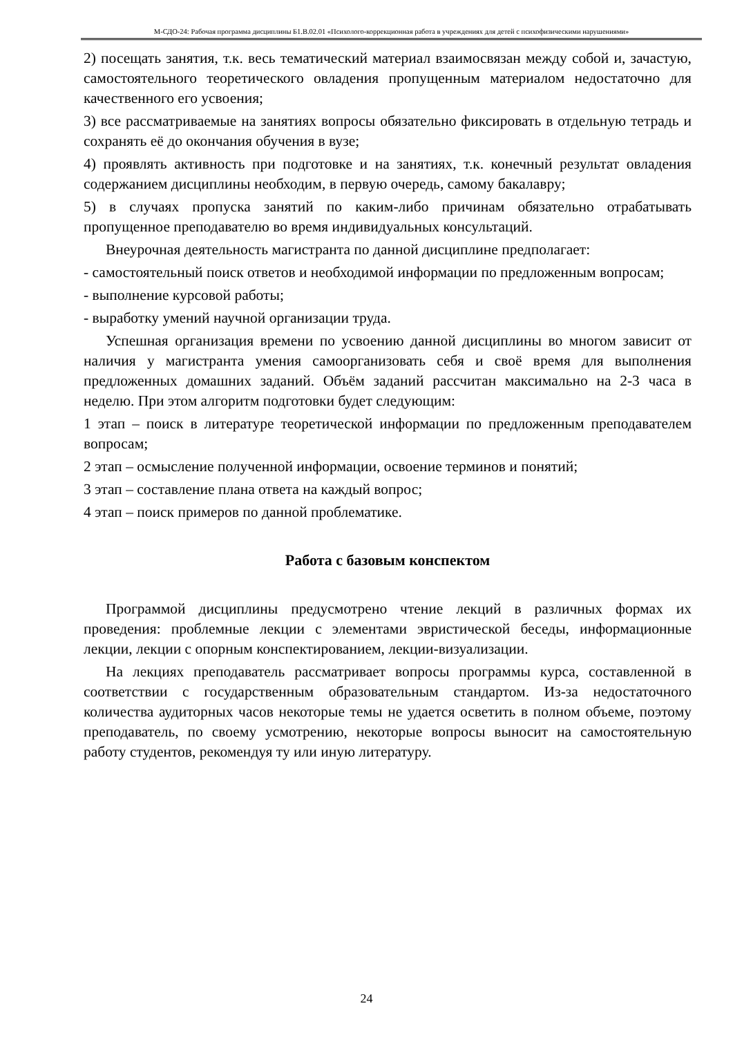М-СДО-24: Рабочая программа дисциплины Б1.В.02.01 «Психолого-коррекционная работа в учреждениях для детей с психофизическими нарушениями»
2) посещать занятия, т.к. весь тематический материал взаимосвязан между собой и, зачастую, самостоятельного теоретического овладения пропущенным материалом недостаточно для качественного его усвоения;
3) все рассматриваемые на занятиях вопросы обязательно фиксировать в отдельную тетрадь и сохранять её до окончания обучения в вузе;
4) проявлять активность при подготовке и на занятиях, т.к. конечный результат овладения содержанием дисциплины необходим, в первую очередь, самому бакалавру;
5) в случаях пропуска занятий по каким-либо причинам обязательно отрабатывать пропущенное преподавателю во время индивидуальных консультаций.
Внеурочная деятельность магистранта по данной дисциплине предполагает:
- самостоятельный поиск ответов и необходимой информации по предложенным вопросам;
- выполнение курсовой работы;
- выработку умений научной организации труда.
Успешная организация времени по усвоению данной дисциплины во многом зависит от наличия у магистранта умения самоорганизовать себя и своё время для выполнения предложенных домашних заданий. Объём заданий рассчитан максимально на 2-3 часа в неделю. При этом алгоритм подготовки будет следующим:
1 этап – поиск в литературе теоретической информации по предложенным преподавателем вопросам;
2 этап – осмысление полученной информации, освоение терминов и понятий;
3 этап – составление плана ответа на каждый вопрос;
4 этап – поиск примеров по данной проблематике.
Работа с базовым конспектом
Программой дисциплины предусмотрено чтение лекций в различных формах их проведения: проблемные лекции с элементами эвристической беседы, информационные лекции, лекции с опорным конспектированием, лекции-визуализации.
На лекциях преподаватель рассматривает вопросы программы курса, составленной в соответствии с государственным образовательным стандартом. Из-за недостаточного количества аудиторных часов некоторые темы не удается осветить в полном объеме, поэтому преподаватель, по своему усмотрению, некоторые вопросы выносит на самостоятельную работу студентов, рекомендуя ту или иную литературу.
24